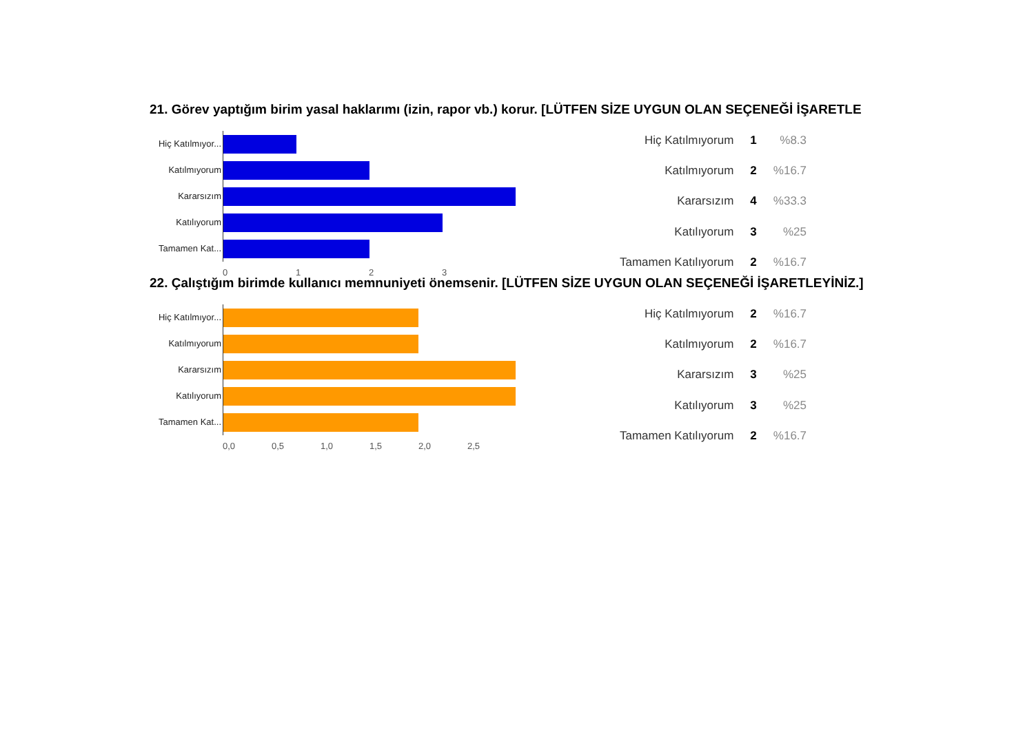21. Görev yaptığım birim yasal haklarımı (izin, rapor vb.) korur. [LÜTFEN SİZE UYGUN OLAN SEÇENEĞİ İŞARETLE
Hiç Katılmıyor...
Katılmıyorum
Kararsızım
Katılıyorum
Tamamen Kat...
0 1 2 3
| Hiç Katılmıyorum | 1 | %8.3 |
| Katılmıyorum | 2 | %16.7 |
| Kararsızım | 4 | %33.3 |
| Katılıyorum | 3 | %25 |
| Tamamen Katılıyorum | 2 | %16.7 |
22. Çalıştığım birimde kullanıcı memnuniyeti önemsenir. [LÜTFEN SİZE UYGUN OLAN SEÇENEĞİ İŞARETLEYİNİZ.]
Hiç Katılmıyor...
Katılmıyorum
Kararsızım
Katılıyorum
Tamamen Kat...
0,0 0,5 1,0 1,5 2,0 2,5
| Hiç Katılmıyorum | 2 | %16.7 |
| Katılmıyorum | 2 | %16.7 |
| Kararsızım | 3 | %25 |
| Katılıyorum | 3 | %25 |
| Tamamen Katılıyorum | 2 | %16.7 |